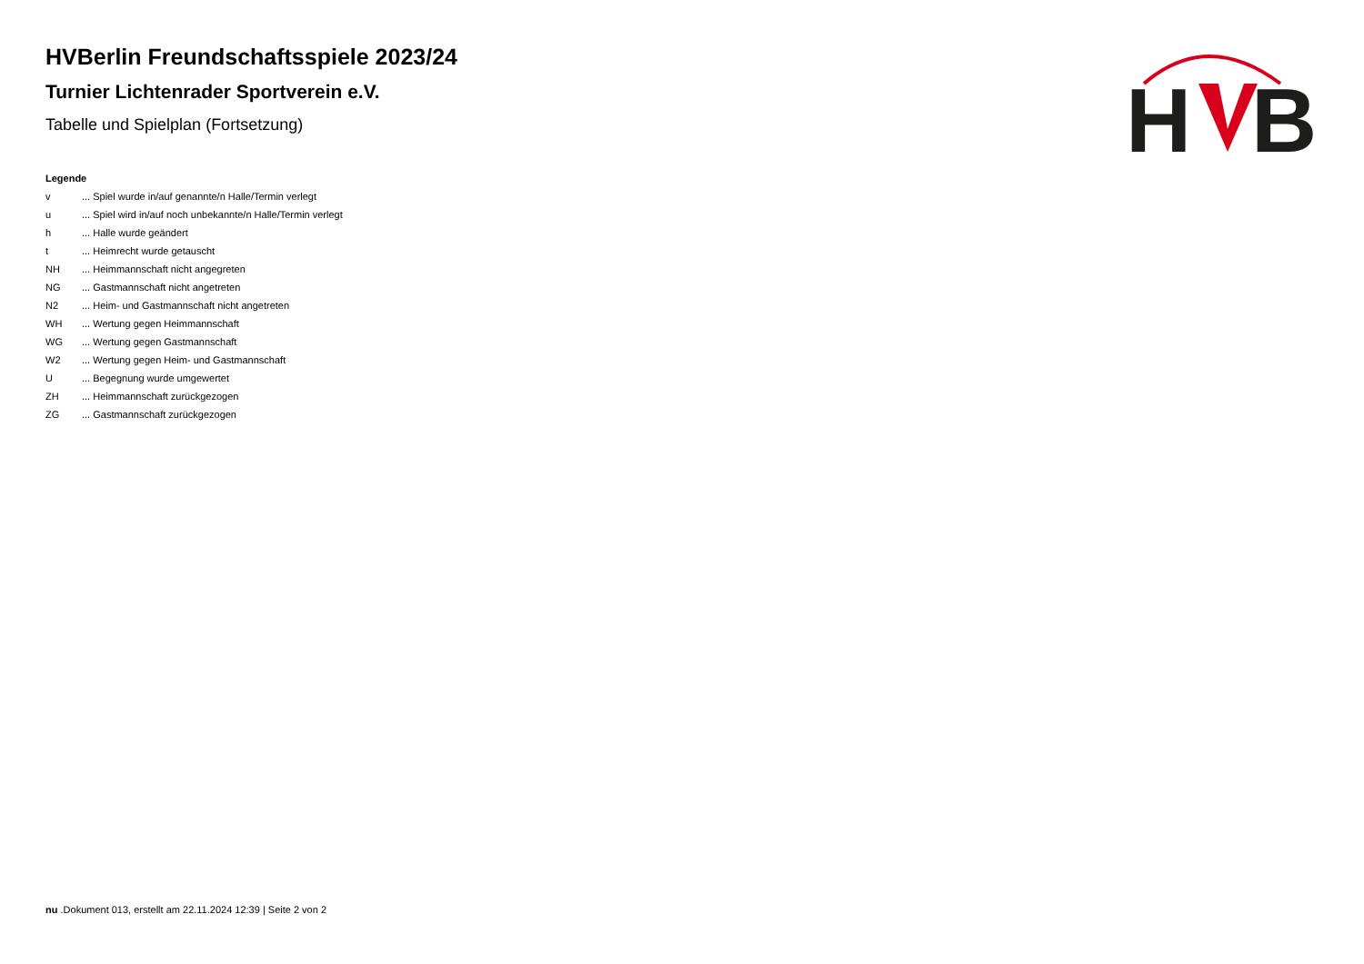H
B
HVBerlin Freundschaftsspiele 2023/24
Turnier Lichtenrader Sportverein e.V.
Tabelle und Spielplan (Fortsetzung)
Legende
| v | ... Spiel wurde in/auf genannte/n Halle/Termin verlegt |
| u | ... Spiel wird in/auf noch unbekannte/n Halle/Termin verlegt |
| h | ... Halle wurde geändert |
| t | ... Heimrecht wurde getauscht |
| NH | ... Heimmannschaft nicht angegreten |
| NG | ... Gastmannschaft nicht angetreten |
| N2 | ... Heim- und Gastmannschaft nicht angetreten |
| WH | ... Wertung gegen Heimmannschaft |
| WG | ... Wertung gegen Gastmannschaft |
| W2 | ... Wertung gegen Heim- und Gastmannschaft |
| U | ... Begegnung wurde umgewertet |
| ZH | ... Heimmannschaft zurückgezogen |
| ZG | ... Gastmannschaft zurückgezogen |
nu .Dokument 013, erstellt am 22.11.2024 12:39 | Seite 2 von 2